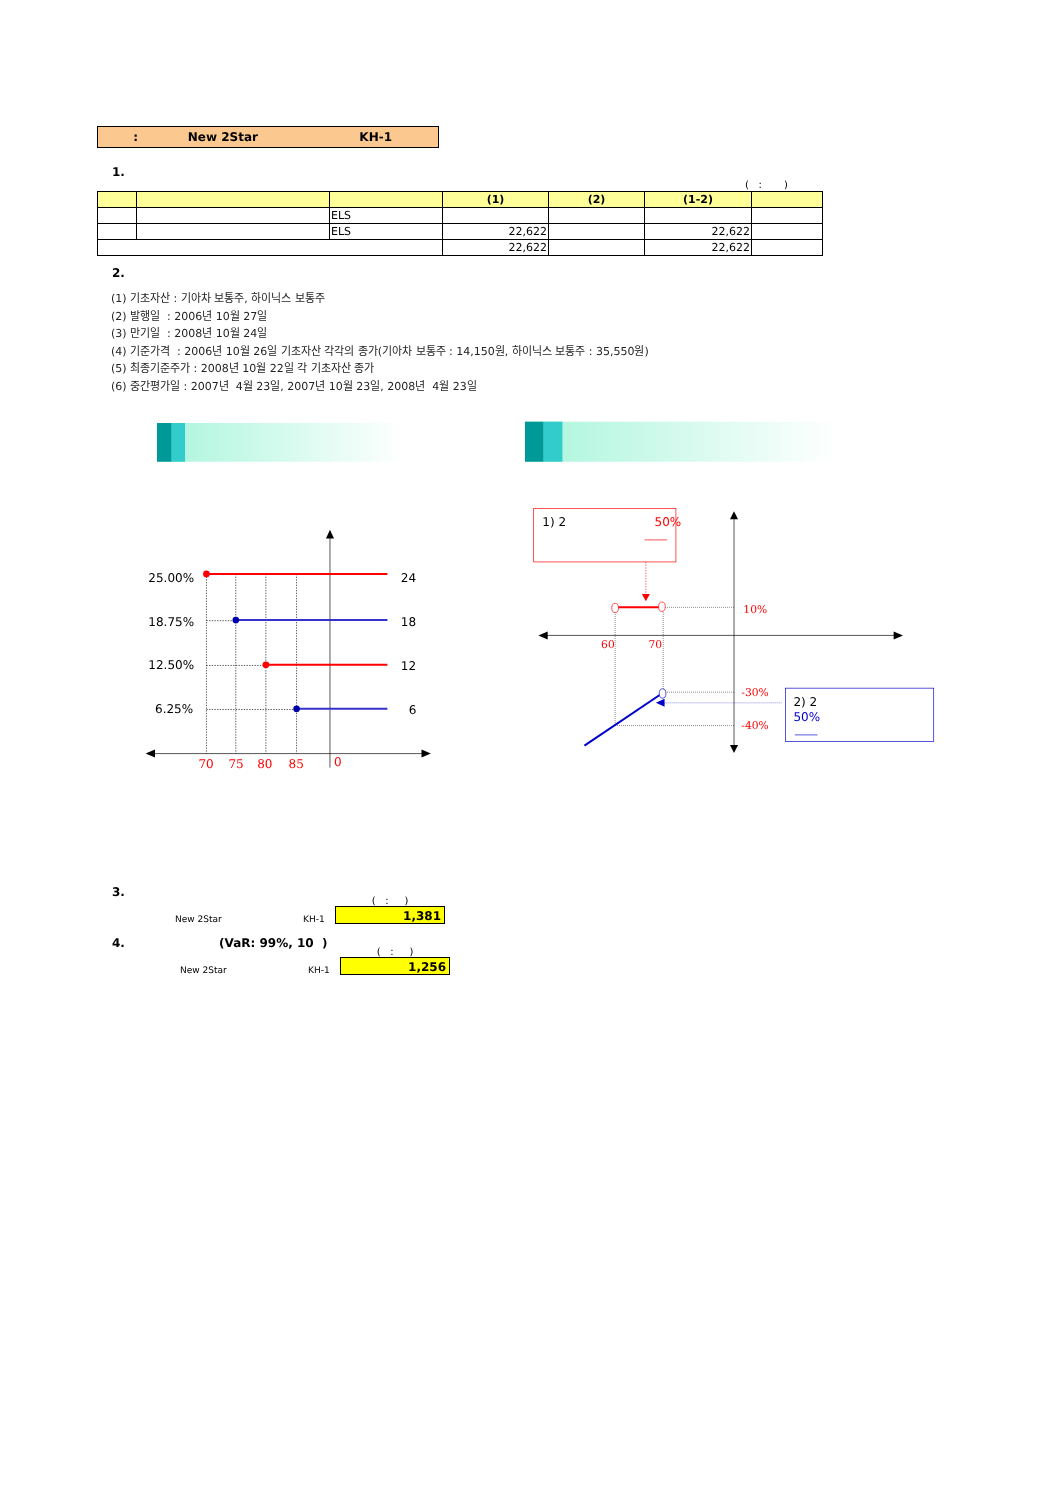: New 2Star KH-1
1.
( : )
| | | | (1) | (2) | (1-2) | |
| --- | --- | --- | --- | --- | --- | --- |
| | | ELS | | | | |
| | | ELS | 22,622 | | 22,622 | |
| | | | 22,622 | | 22,622 | |
2.
(1) 기초자산 : 기아차 보통주, 하이닉스 보통주
(2) 발행일 : 2006년 10월 27일
(3) 만기일 : 2008년 10월 24일
(4) 기준가격 : 2006년 10월 26일 기초자산 각각의 종가(기아차 보통주 : 14,150원, 하이닉스 보통주 : 35,550원)
(5) 최종기준주가 : 2008년 10월 22일 각 기초자산 종가
(6) 중간평가일 : 2007년 4월 23일, 2007년 10월 23일, 2008년 4월 23일
25.00%
18.75%
12.50%
6.25%
24
18
12
6
70
75
80
85
0
1) 2
50%
10%
60
70
-30%
-40%
2) 2
50%
3.
New 2Star KH-1
( : )
1,381
4. (VaR: 99%, 10 )
New 2Star KH-1
( : )
1,256